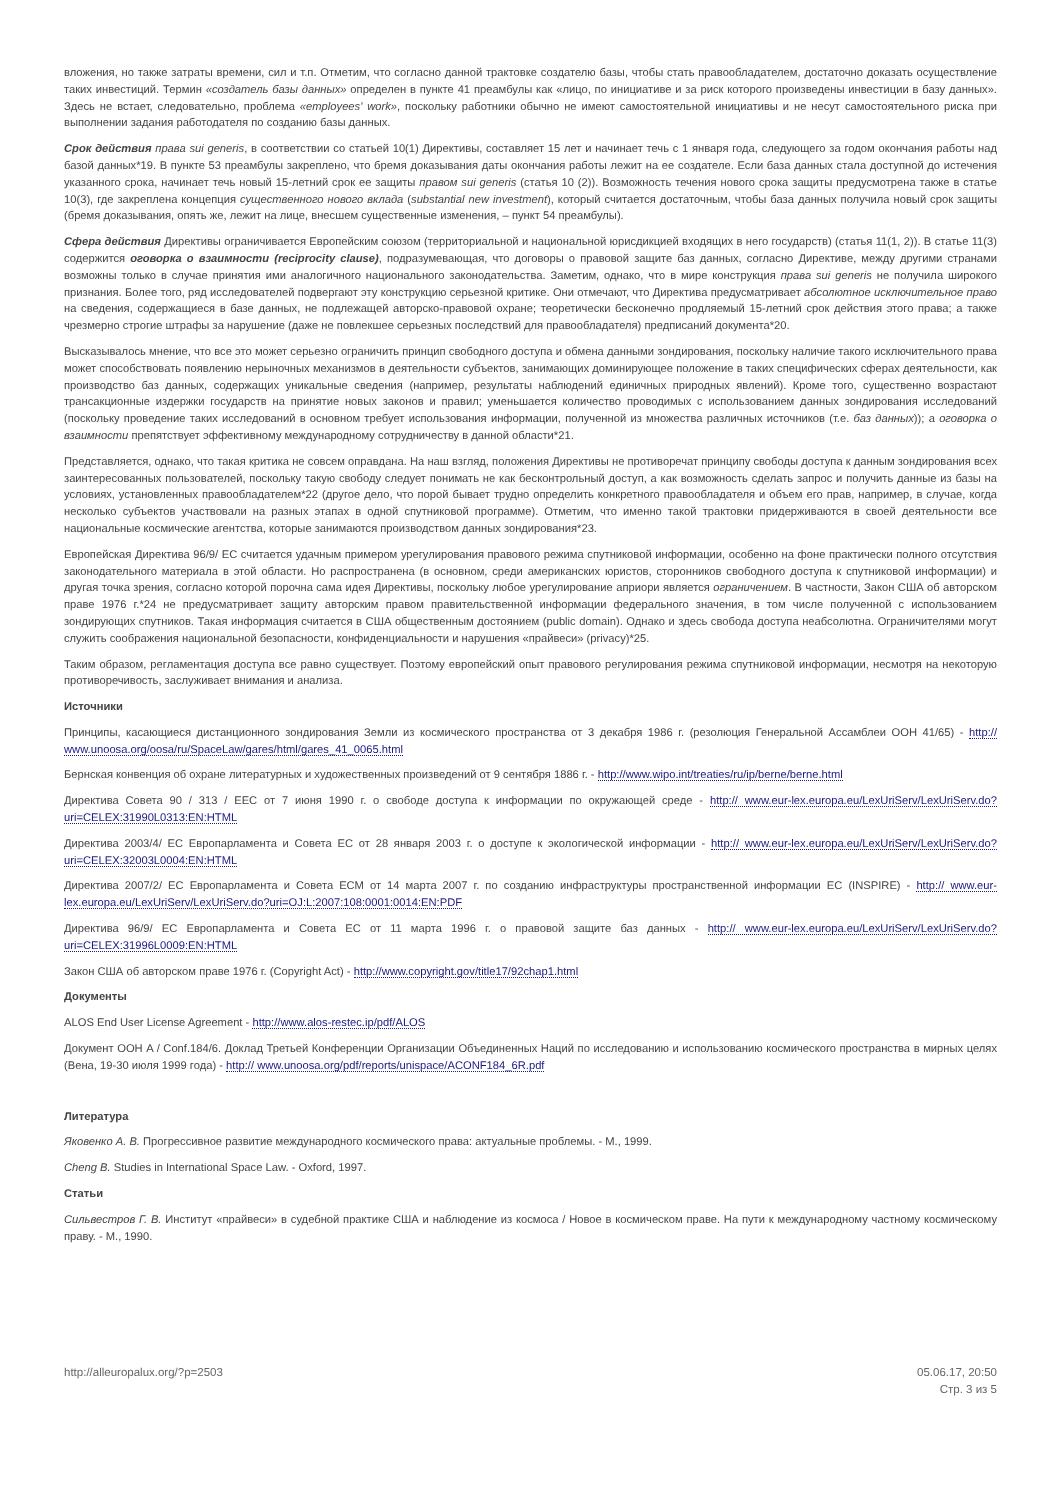вложения, но также затраты времени, сил и т.п. Отметим, что согласно данной трактовке создателю базы, чтобы стать правообладателем, достаточно доказать осуществление таких инвестиций. Термин «создатель базы данных» определен в пункте 41 преамбулы как «лицо, по инициативе и за риск которого произведены инвестиции в базу данных». Здесь не встает, следовательно, проблема «employees' work», поскольку работники обычно не имеют самостоятельной инициативы и не несут самостоятельного риска при выполнении задания работодателя по созданию базы данных.
Срок действия права sui generis, в соответствии со статьей 10(1) Директивы, составляет 15 лет и начинает течь с 1 января года, следующего за годом окончания работы над базой данных*19. В пункте 53 преамбулы закреплено, что бремя доказывания даты окончания работы лежит на ее создателе. Если база данных стала доступной до истечения указанного срока, начинает течь новый 15-летний срок ее защиты правом sui generis (статья 10 (2)). Возможность течения нового срока защиты предусмотрена также в статье 10(3), где закреплена концепция существенного нового вклада (substantial new investment), который считается достаточным, чтобы база данных получила новый срок защиты (бремя доказывания, опять же, лежит на лице, внесшем существенные изменения, – пункт 54 преамбулы).
Сфера действия Директивы ограничивается Европейским союзом (территориальной и национальной юрисдикцией входящих в него государств) (статья 11(1, 2)). В статье 11(3) содержится оговорка о взаимности (reciprocity clause), подразумевающая, что договоры о правовой защите баз данных, согласно Директиве, между другими странами возможны только в случае принятия ими аналогичного национального законодательства. Заметим, однако, что в мире конструкция права sui generis не получила широкого признания. Более того, ряд исследователей подвергают эту конструкцию серьезной критике. Они отмечают, что Директива предусматривает абсолютное исключительное право на сведения, содержащиеся в базе данных, не подлежащей авторско-правовой охране; теоретически бесконечно продляемый 15-летний срок действия этого права; а также чрезмерно строгие штрафы за нарушение (даже не повлекшее серьезных последствий для правообладателя) предписаний документа*20.
Высказывалось мнение, что все это может серьезно ограничить принцип свободного доступа и обмена данными зондирования, поскольку наличие такого исключительного права может способствовать появлению нерыночных механизмов в деятельности субъектов, занимающих доминирующее положение в таких специфических сферах деятельности, как производство баз данных, содержащих уникальные сведения (например, результаты наблюдений единичных природных явлений). Кроме того, существенно возрастают трансакционные издержки государств на принятие новых законов и правил; уменьшается количество проводимых с использованием данных зондирования исследований (поскольку проведение таких исследований в основном требует использования информации, полученной из множества различных источников (т.е. баз данных)); а оговорка о взаимности препятствует эффективному международному сотрудничеству в данной области*21.
Представляется, однако, что такая критика не совсем оправдана. На наш взгляд, положения Директивы не противоречат принципу свободы доступа к данным зондирования всех заинтересованных пользователей, поскольку такую свободу следует понимать не как бесконтрольный доступ, а как возможность сделать запрос и получить данные из базы на условиях, установленных правообладателем*22 (другое дело, что порой бывает трудно определить конкретного правообладателя и объем его прав, например, в случае, когда несколько субъектов участвовали на разных этапах в одной спутниковой программе). Отметим, что именно такой трактовки придерживаются в своей деятельности все национальные космические агентства, которые занимаются производством данных зондирования*23.
Европейская Директива 96/9/ ЕС считается удачным примером урегулирования правового режима спутниковой информации, особенно на фоне практически полного отсутствия законодательного материала в этой области. Но распространена (в основном, среди американских юристов, сторонников свободного доступа к спутниковой информации) и другая точка зрения, согласно которой порочна сама идея Директивы, поскольку любое урегулирование априори является ограничением. В частности, Закон США об авторском праве 1976 г.*24 не предусматривает защиту авторским правом правительственной информации федерального значения, в том числе полученной с использованием зондирующих спутников. Такая информация считается в США общественным достоянием (public domain). Однако и здесь свобода доступа неабсолютна. Ограничителями могут служить соображения национальной безопасности, конфиденциальности и нарушения «прайвеси» (privacy)*25.
Таким образом, регламентация доступа все равно существует. Поэтому европейский опыт правового регулирования режима спутниковой информации, несмотря на некоторую противоречивость, заслуживает внимания и анализа.
Источники
Принципы, касающиеся дистанционного зондирования Земли из космического пространства от 3 декабря 1986 г. (резолюция Генеральной Ассамблеи ООН 41/65) - http:// www.unoosa.org/oosa/ru/SpaceLaw/gares/html/gares_41_0065.html
Бернская конвенция об охране литературных и художественных произведений от 9 сентября 1886 г. - http://www.wipo.int/treaties/ru/ip/berne/berne.html
Директива Совета 90 / 313 / ЕЕС от 7 июня 1990 г. о свободе доступа к информации по окружающей среде - http:// www.eur-lex.europa.eu/LexUriServ/LexUriServ.do?uri=CELEX:31990L0313:EN:HTML
Директива 2003/4/ ЕС Европарламента и Совета ЕС от 28 января 2003 г. о доступе к экологической информации - http:// www.eur-lex.europa.eu/LexUriServ/LexUriServ.do?uri=CELEX:32003L0004:EN:HTML
Директива 2007/2/ ЕС Европарламента и Совета ЕСМ от 14 марта 2007 г. по созданию инфраструктуры пространственной информации ЕС (INSPIRE) - http:// www.eur-lex.europa.eu/LexUriServ/LexUriServ.do?uri=OJ:L:2007:108:0001:0014:EN:PDF
Директива 96/9/ ЕС Европарламента и Совета ЕС от 11 марта 1996 г. о правовой защите баз данных - http:// www.eur-lex.europa.eu/LexUriServ/LexUriServ.do?uri=CELEX:31996L0009:EN:HTML
Закон США об авторском праве 1976 г. (Copyright Act) - http://www.copyright.gov/title17/92chap1.html
Документы
ALOS End User License Agreement - http://www.alos-restec.ip/pdf/ALOS
Документ ООН A / Conf.184/6. Доклад Третьей Конференции Организации Объединенных Наций по исследованию и использованию космического пространства в мирных целях (Вена, 19-30 июля 1999 года) - http:// www.unoosa.org/pdf/reports/unispace/ACONF184_6R.pdf
Литература
Яковенко А. В. Прогрессивное развитие международного космического права: актуальные проблемы. - М., 1999.
Cheng B. Studies in International Space Law. - Oxford, 1997.
Статьи
Сильвестров Г. В. Институт «прайвеси» в судебной практике США и наблюдение из космоса / Новое в космическом праве. На пути к международному частному космическому праву. - М., 1990.
http://alleuropalux.org/?p=2503
05.06.17, 20:50
Стр. 3 из 5